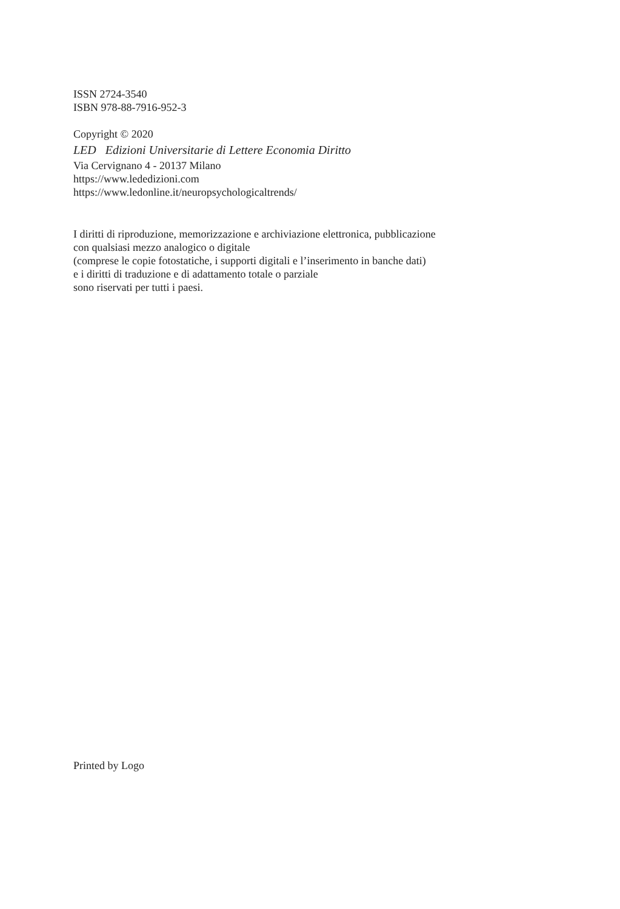ISSN 2724-3540
ISBN 978-88-7916-952-3
Copyright © 2020
LED Edizioni Universitarie di Lettere Economia Diritto
Via Cervignano 4 - 20137 Milano
https://www.lededizioni.com
https://www.ledonline.it/neuropsychologicaltrends/
I diritti di riproduzione, memorizzazione e archiviazione elettronica, pubblicazione
con qualsiasi mezzo analogico o digitale
(comprese le copie fotostatiche, i supporti digitali e l’inserimento in banche dati)
e i diritti di traduzione e di adattamento totale o parziale
sono riservati per tutti i paesi.
Printed by Logo